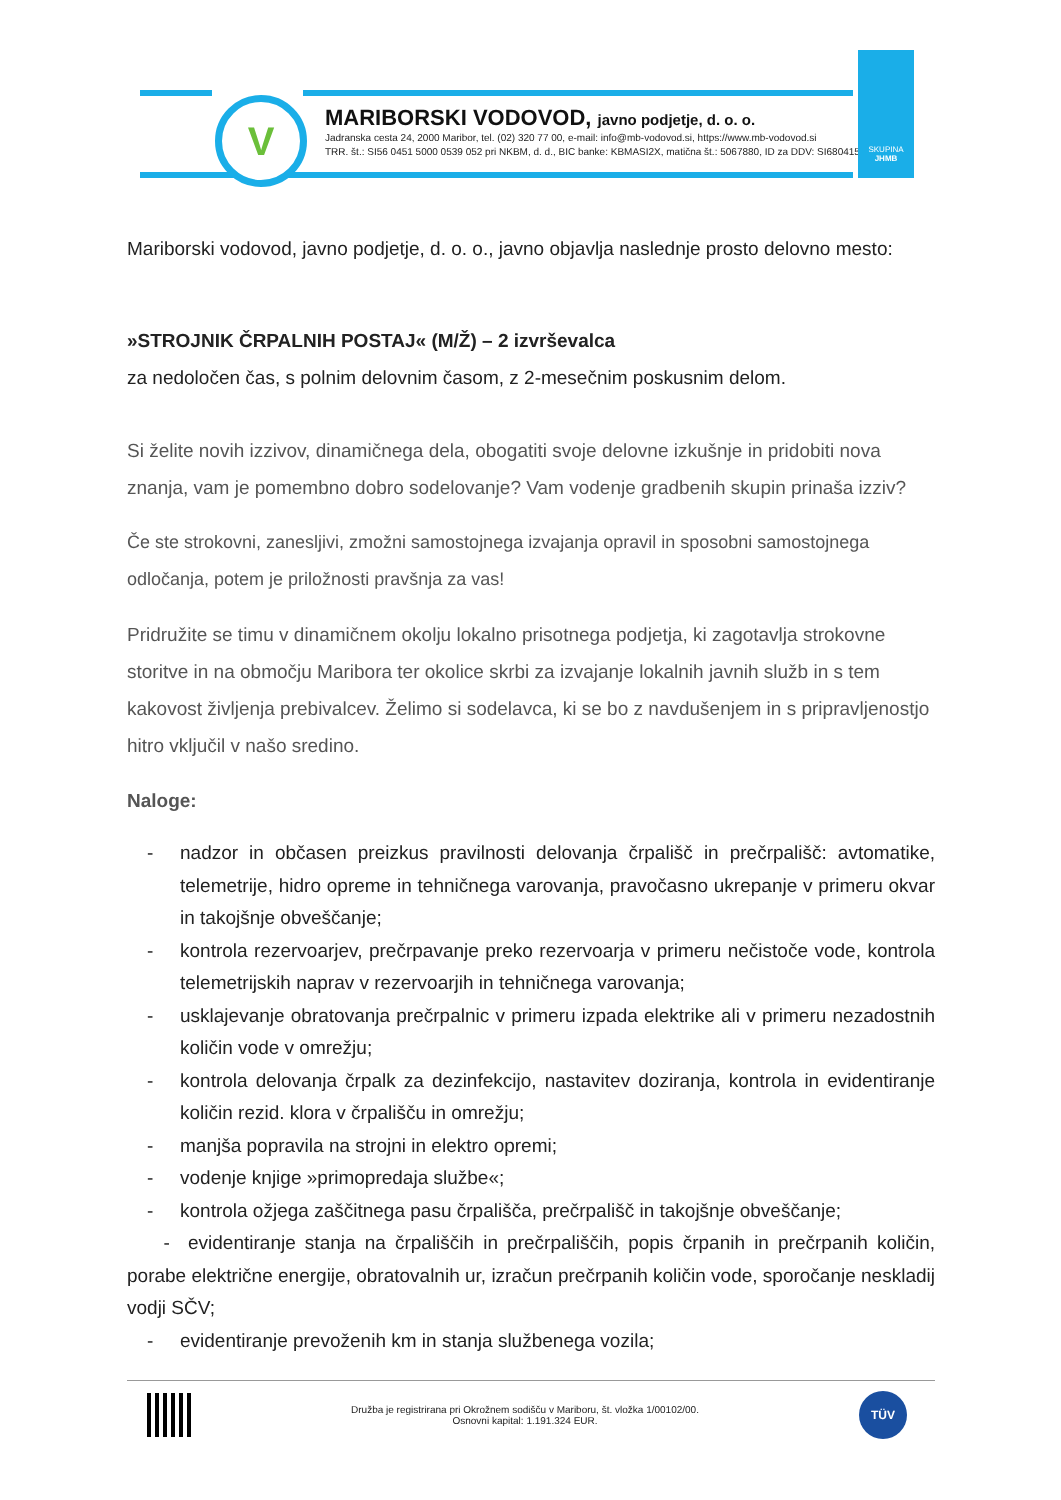V
MARIBORSKI VODOVOD, javno podjetje, d. o. o.
Jadranska cesta 24, 2000 Maribor, tel. (02) 320 77 00, e-mail: info@mb-vodovod.si, https://www.mb-vodovod.si
TRR. št.: SI56 0451 5000 0539 052 pri NKBM, d. d., BIC banke: KBMASI2X, matična št.: 5067880, ID za DDV: SI68041527
SKUPINA
JHMB
Mariborski vodovod, javno podjetje, d. o. o., javno objavlja naslednje prosto delovno mesto:
»STROJNIK ČRPALNIH POSTAJ« (M/Ž) – 2 izvrševalca
za nedoločen čas, s polnim delovnim časom, z 2-mesečnim poskusnim delom.
Si želite novih izzivov, dinamičnega dela, obogatiti svoje delovne izkušnje in pridobiti nova znanja, vam je pomembno dobro sodelovanje? Vam vodenje gradbenih skupin prinaša izziv?
Če ste strokovni, zanesljivi, zmožni samostojnega izvajanja opravil in sposobni samostojnega odločanja, potem je priložnosti pravšnja za vas!
Pridružite se timu v dinamičnem okolju lokalno prisotnega podjetja, ki zagotavlja strokovne storitve in na območju Maribora ter okolice skrbi za izvajanje lokalnih javnih služb in s tem kakovost življenja prebivalcev. Želimo si sodelavca, ki se bo z navdušenjem in s pripravljenostjo hitro vključil v našo sredino.
Naloge:
- nadzor in občasen preizkus pravilnosti delovanja črpališč in prečrpališč: avtomatike, telemetrije, hidro opreme in tehničnega varovanja, pravočasno ukrepanje v primeru okvar in takojšnje obveščanje;
- kontrola rezervoarjev, prečrpavanje preko rezervoarja v primeru nečistoče vode, kontrola telemetrijskih naprav v rezervoarjih in tehničnega varovanja;
- usklajevanje obratovanja prečrpalnic v primeru izpada elektrike ali v primeru nezadostnih količin vode v omrežju;
- kontrola delovanja črpalk za dezinfekcijo, nastavitev doziranja, kontrola in evidentiranje količin rezid. klora v črpališču in omrežju;
- manjša popravila na strojni in elektro opremi;
- vodenje knjige »primopredaja službe«;
- kontrola ožjega zaščitnega pasu črpališča, prečrpališč in takojšnje obveščanje;
- evidentiranje stanja na črpališčih in prečrpališčih, popis črpanih in prečrpanih količin, porabe električne energije, obratovalnih ur, izračun prečrpanih količin vode, sporočanje neskladij vodji SČV;
- evidentiranje prevoženih km in stanja službenega vozila;
Družba je registrirana pri Okrožnem sodišču v Mariboru, št. vložka 1/00102/00.
Osnovni kapital: 1.191.324 EUR.
TÜV